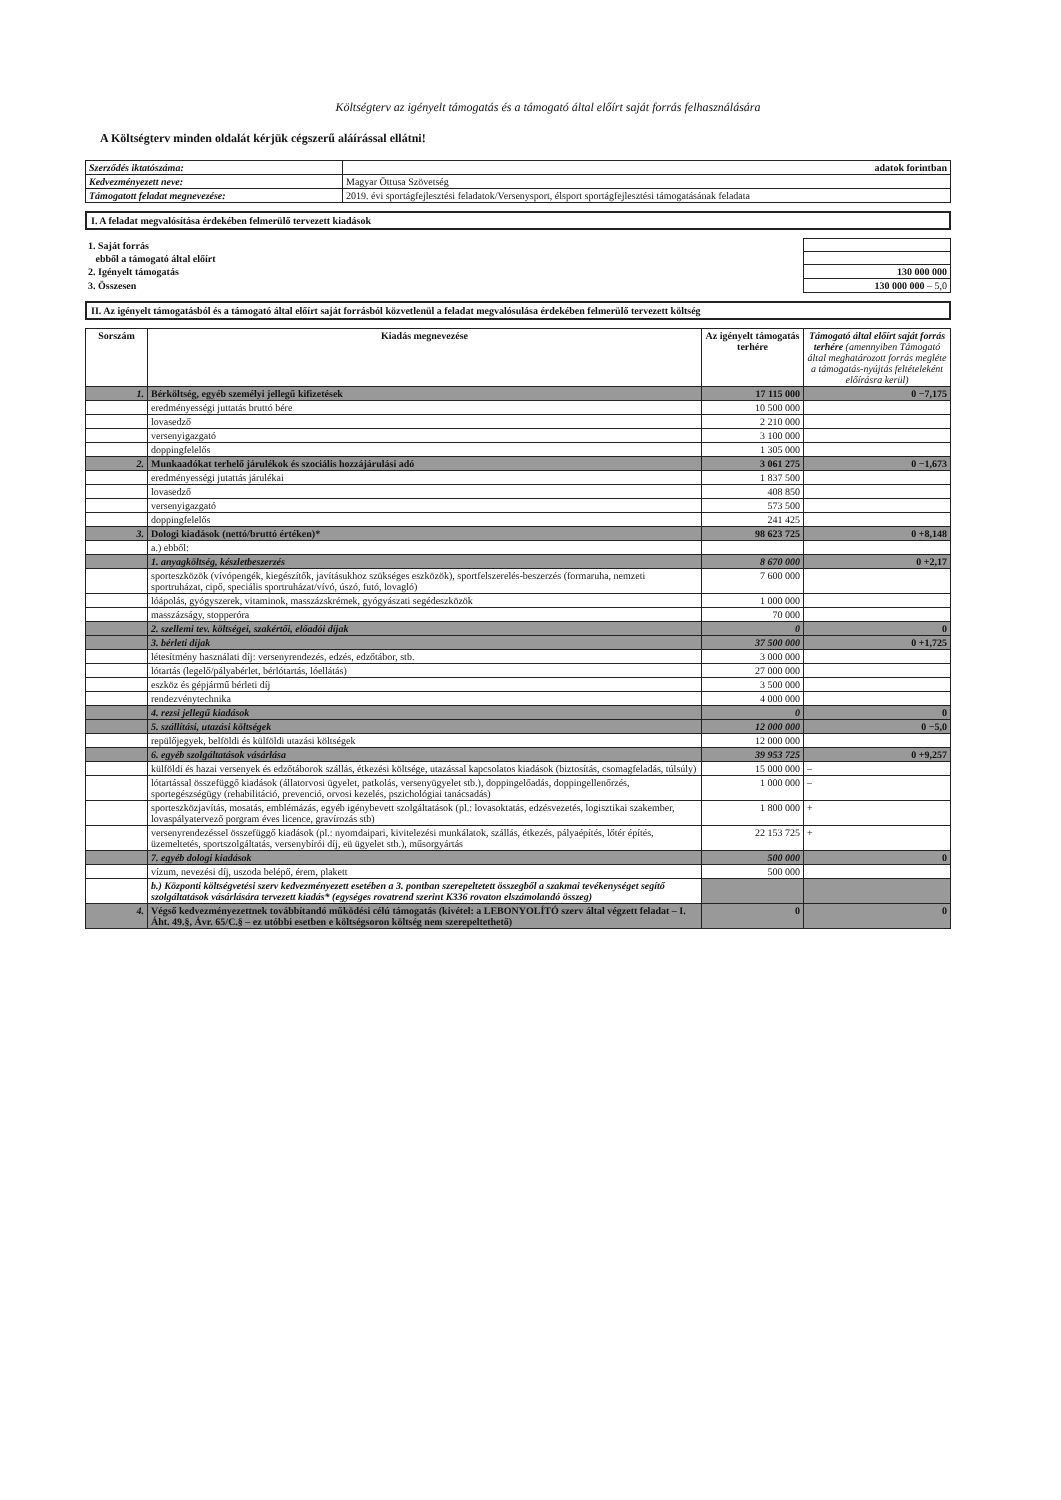Költségterv az igényelt támogatás és a támogató által előírt saját forrás felhasználására
A Költségterv minden oldalát kérjük cégszerű aláírással ellátni!
| Szerződés iktatószáma: | adatok forintban |
| Kedvezményezett neve: | Magyar Öttusa Szövetség |
| Támogatott feladat megnevezése: | 2019. évi sportágfejlesztési feladatok/Versenysport, élsport sportágfejlesztési támogatásának feladata |
I. A feladat megvalósítása érdekében felmerülő tervezett kiadások
| 1. Saját forrás | |
| ebből a támogató által előírt | |
| 2. Igényelt támogatás | 130 000 000 |
| 3. Összesen | 130 000 000 – 5,0 |
II. Az igényelt támogatásból és a támogató által előírt saját forrásból közvetlenül a feladat megvalósulása érdekében felmerülő tervezett költség
| Sorszám | Kiadás megnevezése | Az igényelt támogatás terhére | Támogató által előírt saját forrás terhére (amennyiben Támogató által meghatározott forrás megléte a támogatás-nyújtás feltételeként előírásra kerül) |
| --- | --- | --- | --- |
| 1. | Bérköltség, egyéb személyi jellegű kifizetések | 17 115 000 | 0 −7,175 |
| | eredményességi juttatás bruttó bére | 10 500 000 | |
| | lovasedző | 2 210 000 | |
| | versenyigazgató | 3 100 000 | |
| | doppingfelelős | 1 305 000 | |
| 2. | Munkaadókat terhelő járulékok és szociális hozzájárulási adó | 3 061 275 | 0 −1,673 |
| | eredményességi jutattás járulékai | 1 837 500 | |
| | lovasedző | 408 850 | |
| | versenyigazgató | 573 500 | |
| | doppingfelelős | 241 425 | |
| 3. | Dologi kiadások (nettó/bruttó értéken)* | 98 623 725 | 0 +8,148 |
| | a.) ebből: | | |
| | 1. anyagköltség, készletbeszerzés | 8 670 000 | 0 +2,17 |
| | sporteszközök (vívópengék, kiegészítők, javításukhoz szükséges eszközök), sportfelszerelés-beszerzés (formaruha, nemzeti sportruházat, cipő, speciális sportruházat/vívó, úszó, futó, lovagló) | 7 600 000 | |
| | lóápolás, gyógyszerek, vitaminok, masszázskrémek, gyógyászati segédeszközök | 1 000 000 | |
| | masszázságy, stopperóra | 70 000 | |
| | 2. szellemi tev. költségei, szakértői, előadói díjak | 0 | 0 |
| | 3. bérleti díjak | 37 500 000 | 0 +1,725 |
| | létesítmény használati díj: versenyrendezés, edzés, edzőtábor, stb. | 3 000 000 | |
| | lótartás (legelő/pályabérlet, bérlótartás, lóellátás) | 27 000 000 | |
| | eszköz és gépjármű bérleti díj | 3 500 000 | |
| | rendezvénytechnika | 4 000 000 | |
| | 4. rezsi jellegű kiadások | 0 | 0 |
| | 5. szállítási, utazási költségek | 12 000 000 | 0 −5,0 |
| | repülőjegyek, belföldi és külföldi utazási költségek | 12 000 000 | |
| | 6. egyéb szolgáltatások vásárlása | 39 953 725 | 0 +9,257 |
| | külföldi és hazai versenyek és edzőtáborok szállás, étkezési költsége, utazással kapcsolatos kiadások (biztosítás, csomagfeladás, túlsúly) | 15 000 000 | – |
| | lótartással összefüggő kiadások (állatorvosi ügyelet, patkolás, versenyügyelet stb.), doppingelőadás, doppingellenőrzés, sportegészségügy (rehabilitáció, prevenció, orvosi kezelés, pszichológiai tanácsadás) | 1 000 000 | – |
| | sporteszközjavítás, mosatás, emblémázás, egyéb igénybevett szolgáltatások (pl.: lovasoktatás, edzésvezetés, logisztikai szakember, lovaspályatervező porgram éves licence, gravírozás stb) | 1 800 000 | + |
| | versenyrendezéssel összefüggő kiadások (pl.: nyomdaipari, kivitelezési munkálatok, szállás, étkezés, pályaépítés, lőtér építés, üzemeltetés, sportszolgáltatás, versenybírói díj, eü ügyelet stb.), műsorgyártás | 22 153 725 | + |
| | 7. egyéb dologi kiadások | 500 000 | 0 |
| | vízum, nevezési díj, uszoda belépő, érem, plakett | 500 000 | |
| | b.) Központi költségvetési szerv kedvezményezett esetében a 3. pontban szerepeltetett összegből a szakmai tevékenységet segítő szolgáltatások vásárlására tervezett kiadás* (egységes rovatrend szerint K336 rovaton elszámolandó összeg) | | |
| 4. | Végső kedvezményezettnek továbbítandó működési célú támogatás (kivétel: a LEBONYOLÍTÓ szerv által végzett feladat – I. Áht. 49.§, Ávr. 65/C.§ – ez utóbbi esetben e költségsoron költség nem szerepeltethető) | 0 | 0 |